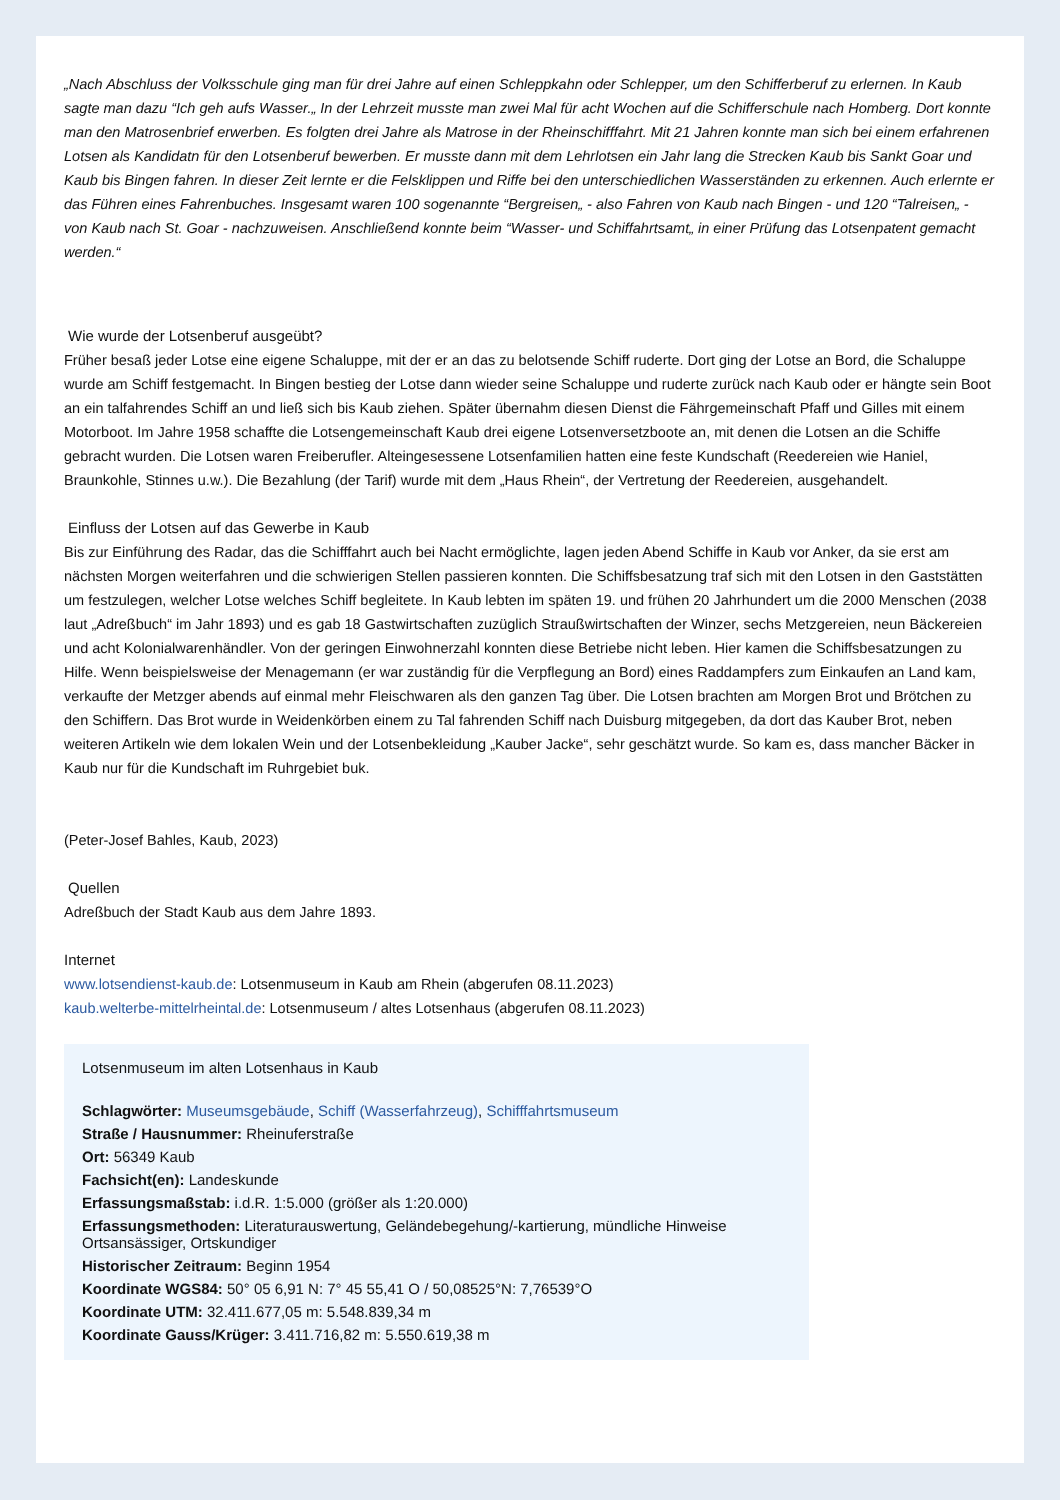„Nach Abschluss der Volksschule ging man für drei Jahre auf einen Schleppkahn oder Schlepper, um den Schifferberuf zu erlernen. In Kaub sagte man dazu “Ich geh aufs Wasser.„ In der Lehrzeit musste man zwei Mal für acht Wochen auf die Schifferschule nach Homberg. Dort konnte man den Matrosenbrief erwerben. Es folgten drei Jahre als Matrose in der Rheinschifffahrt. Mit 21 Jahren konnte man sich bei einem erfahrenen Lotsen als Kandidatn für den Lotsenberuf bewerben. Er musste dann mit dem Lehrlotsen ein Jahr lang die Strecken Kaub bis Sankt Goar und Kaub bis Bingen fahren. In dieser Zeit lernte er die Felsklippen und Riffe bei den unterschiedlichen Wasserständen zu erkennen. Auch erlernte er das Führen eines Fahrenbuches. Insgesamt waren 100 sogenannte “Bergreisen„ - also Fahren von Kaub nach Bingen - und 120 “Talreisen„ - von Kaub nach St. Goar - nachzuweisen. Anschließend konnte beim “Wasser- und Schiffahrtsamt„ in einer Prüfung das Lotsenpatent gemacht werden.“
Wie wurde der Lotsenberuf ausgeübt?
Früher besaß jeder Lotse eine eigene Schaluppe, mit der er an das zu belotsende Schiff ruderte. Dort ging der Lotse an Bord, die Schaluppe wurde am Schiff festgemacht. In Bingen bestieg der Lotse dann wieder seine Schaluppe und ruderte zurück nach Kaub oder er hängte sein Boot an ein talfahrendes Schiff an und ließ sich bis Kaub ziehen. Später übernahm diesen Dienst die Fährgemeinschaft Pfaff und Gilles mit einem Motorboot. Im Jahre 1958 schaffte die Lotsengemeinschaft Kaub drei eigene Lotsenversetzboote an, mit denen die Lotsen an die Schiffe gebracht wurden. Die Lotsen waren Freiberufler. Alteingesessene Lotsenfamilien hatten eine feste Kundschaft (Reedereien wie Haniel, Braunkohle, Stinnes u.w.). Die Bezahlung (der Tarif) wurde mit dem „Haus Rhein“, der Vertretung der Reedereien, ausgehandelt.
Einfluss der Lotsen auf das Gewerbe in Kaub
Bis zur Einführung des Radar, das die Schifffahrt auch bei Nacht ermöglichte, lagen jeden Abend Schiffe in Kaub vor Anker, da sie erst am nächsten Morgen weiterfahren und die schwierigen Stellen passieren konnten. Die Schiffsbesatzung traf sich mit den Lotsen in den Gaststätten um festzulegen, welcher Lotse welches Schiff begleitete. In Kaub lebten im späten 19. und frühen 20 Jahrhundert um die 2000 Menschen (2038 laut „Adreßbuch“ im Jahr 1893) und es gab 18 Gastwirtschaften zuzüglich Straußwirtschaften der Winzer, sechs Metzgereien, neun Bäckereien und acht Kolonialwarenhändler. Von der geringen Einwohnerzahl konnten diese Betriebe nicht leben. Hier kamen die Schiffsbesatzungen zu Hilfe. Wenn beispielsweise der Menagemann (er war zuständig für die Verpflegung an Bord) eines Raddampfers zum Einkaufen an Land kam, verkaufte der Metzger abends auf einmal mehr Fleischwaren als den ganzen Tag über. Die Lotsen brachten am Morgen Brot und Brötchen zu den Schiffern. Das Brot wurde in Weidenkörben einem zu Tal fahrenden Schiff nach Duisburg mitgegeben, da dort das Kauber Brot, neben weiteren Artikeln wie dem lokalen Wein und der Lotsenbekleidung „Kauber Jacke“, sehr geschätzt wurde. So kam es, dass mancher Bäcker in Kaub nur für die Kundschaft im Ruhrgebiet buk.
(Peter-Josef Bahles, Kaub, 2023)
Quellen
Adreßbuch der Stadt Kaub aus dem Jahre 1893.
Internet
www.lotsendienst-kaub.de: Lotsenmuseum in Kaub am Rhein (abgerufen 08.11.2023)
kaub.welterbe-mittelrheintal.de: Lotsenmuseum / altes Lotsenhaus (abgerufen 08.11.2023)
Lotsenmuseum im alten Lotsenhaus in Kaub
Schlagwörter: Museumsgebäude, Schiff (Wasserfahrzeug), Schifffahrtsmuseum
Straße / Hausnummer: Rheinuferstraße
Ort: 56349 Kaub
Fachsicht(en): Landeskunde
Erfassungsmaßstab: i.d.R. 1:5.000 (größer als 1:20.000)
Erfassungsmethoden: Literaturauswertung, Geländebegehung/-kartierung, mündliche Hinweise Ortsansässiger, Ortskundiger
Historischer Zeitraum: Beginn 1954
Koordinate WGS84: 50° 05 6,91 N: 7° 45 55,41 O / 50,08525°N: 7,76539°O
Koordinate UTM: 32.411.677,05 m: 5.548.839,34 m
Koordinate Gauss/Krüger: 3.411.716,82 m: 5.550.619,38 m